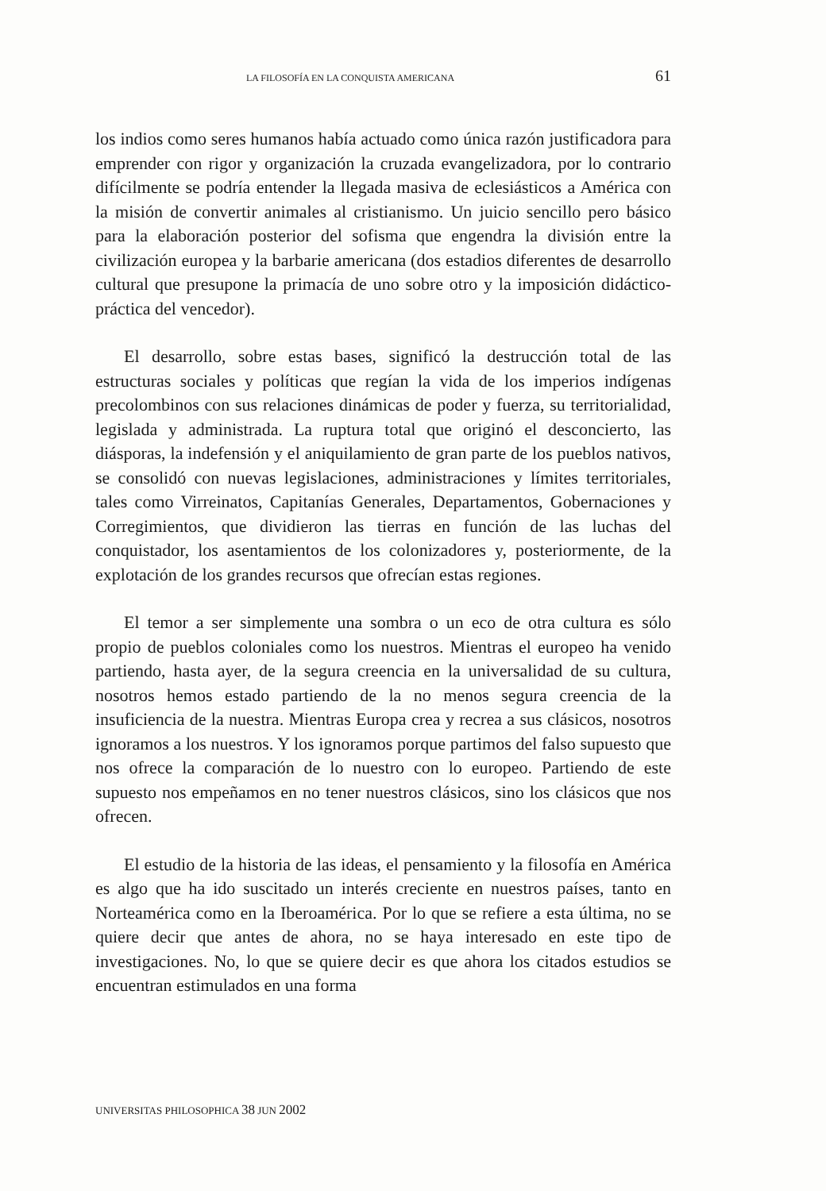LA FILOSOFÍA EN LA CONQUISTA AMERICANA 61
los indios como seres humanos había actuado como única razón justificadora para emprender con rigor y organización la cruzada evangelizadora, por lo contrario difícilmente se podría entender la llegada masiva de eclesiásticos a América con la misión de convertir animales al cristianismo. Un juicio sencillo pero básico para la elaboración posterior del sofisma que engendra la división entre la civilización europea y la barbarie americana (dos estadios diferentes de desarrollo cultural que presupone la primacía de uno sobre otro y la imposición didáctico-práctica del vencedor).
El desarrollo, sobre estas bases, significó la destrucción total de las estructuras sociales y políticas que regían la vida de los imperios indígenas precolombinos con sus relaciones dinámicas de poder y fuerza, su territorialidad, legislada y administrada. La ruptura total que originó el desconcierto, las diásporas, la indefensión y el aniquilamiento de gran parte de los pueblos nativos, se consolidó con nuevas legislaciones, administraciones y límites territoriales, tales como Virreinatos, Capitanías Generales, Departamentos, Gobernaciones y Corregimientos, que dividieron las tierras en función de las luchas del conquistador, los asentamientos de los colonizadores y, posteriormente, de la explotación de los grandes recursos que ofrecían estas regiones.
El temor a ser simplemente una sombra o un eco de otra cultura es sólo propio de pueblos coloniales como los nuestros. Mientras el europeo ha venido partiendo, hasta ayer, de la segura creencia en la universalidad de su cultura, nosotros hemos estado partiendo de la no menos segura creencia de la insuficiencia de la nuestra. Mientras Europa crea y recrea a sus clásicos, nosotros ignoramos a los nuestros. Y los ignoramos porque partimos del falso supuesto que nos ofrece la comparación de lo nuestro con lo europeo. Partiendo de este supuesto nos empeñamos en no tener nuestros clásicos, sino los clásicos que nos ofrecen.
El estudio de la historia de las ideas, el pensamiento y la filosofía en América es algo que ha ido suscitado un interés creciente en nuestros países, tanto en Norteamérica como en la Iberoamérica. Por lo que se refiere a esta última, no se quiere decir que antes de ahora, no se haya interesado en este tipo de investigaciones. No, lo que se quiere decir es que ahora los citados estudios se encuentran estimulados en una forma
UNIVERSITAS PHILOSOPHICA 38 JUN 2002